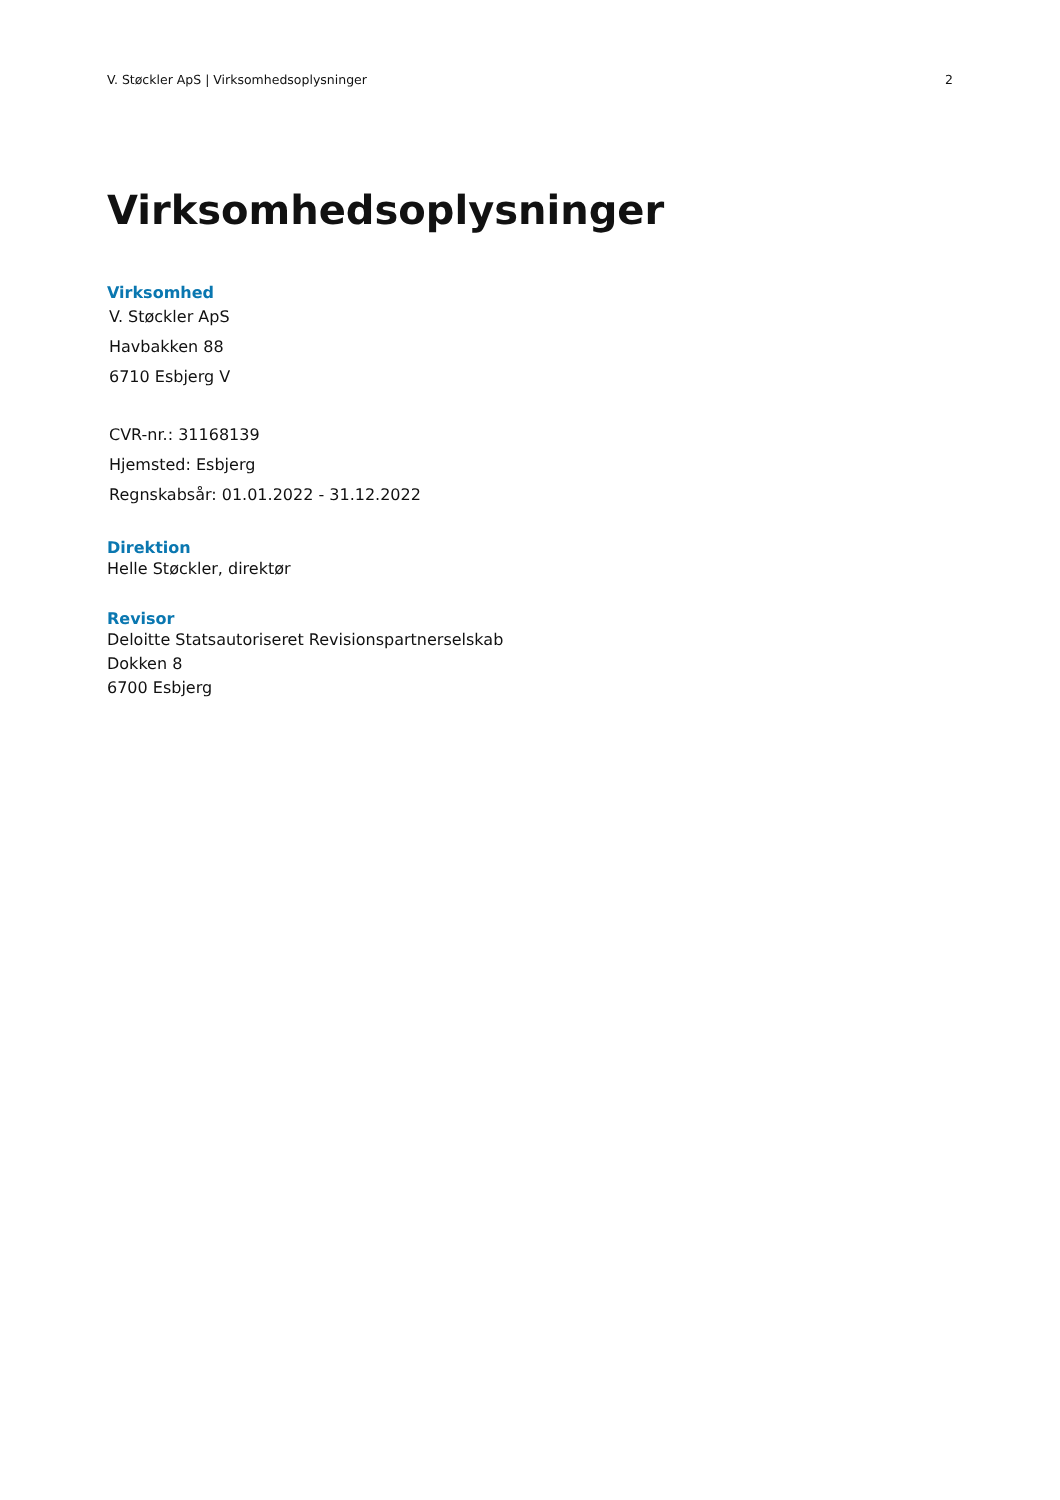V. Støckler ApS | Virksomhedsoplysninger 2
Virksomhedsoplysninger
Virksomhed
V. Støckler ApS
Havbakken 88
6710 Esbjerg V
CVR-nr.: 31168139
Hjemsted: Esbjerg
Regnskabsår: 01.01.2022 - 31.12.2022
Direktion
Helle Støckler, direktør
Revisor
Deloitte Statsautoriseret Revisionspartnerselskab
Dokken 8
6700 Esbjerg